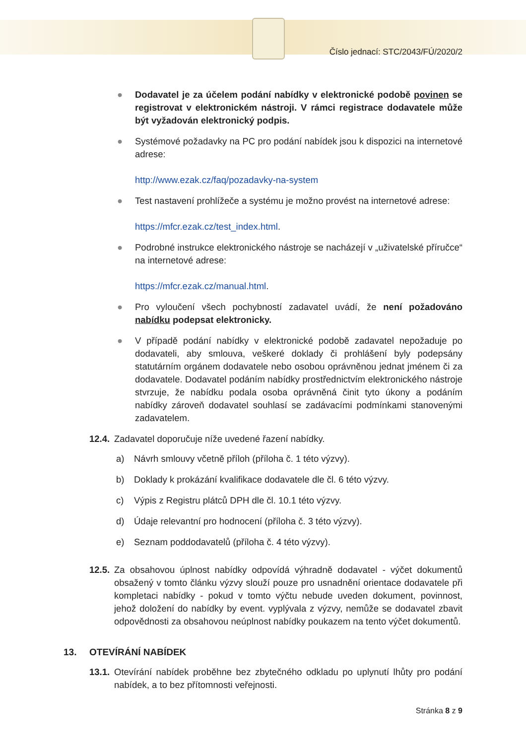Číslo jednací: STC/2043/FÚ/2020/2
● Dodavatel je za účelem podání nabídky v elektronické podobě povinen se registrovat v elektronickém nástroji. V rámci registrace dodavatele může být vyžadován elektronický podpis.
● Systémové požadavky na PC pro podání nabídek jsou k dispozici na internetové adrese:
http://www.ezak.cz/faq/pozadavky-na-system
● Test nastavení prohlížeče a systému je možno provést na internetové adrese:
https://mfcr.ezak.cz/test_index.html.
● Podrobné instrukce elektronického nástroje se nacházejí v „uživatelské příručce“ na internetové adrese:
https://mfcr.ezak.cz/manual.html.
● Pro vyloučení všech pochybností zadavatel uvádí, že není požadováno nabídku podepsat elektronicky.
● V případě podání nabídky v elektronické podobě zadavatel nepožaduje po dodavateli, aby smlouva, veškeré doklady či prohlášení byly podepsány statutárním orgánem dodavatele nebo osobou oprávněnou jednat jménem či za dodavatele. Dodavatel podáním nabídky prostřednictvím elektronického nástroje stvrzuje, že nabídku podala osoba oprávněná činit tyto úkony a podáním nabídky zároveň dodavatel souhlasí se zadávacími podmínkami stanovenými zadavatelem.
12.4.
Zadavatel doporučuje níže uvedené řazení nabídky.
a) Návrh smlouvy včetně příloh (příloha č. 1 této výzvy).
b) Doklady k prokázání kvalifikace dodavatele dle čl. 6 této výzvy.
c) Výpis z Registru plátců DPH dle čl. 10.1 této výzvy.
d) Údaje relevantní pro hodnocení (příloha č. 3 této výzvy).
e) Seznam poddodavatelů (příloha č. 4 této výzvy).
12.5.
Za obsahovou úplnost nabídky odpovídá výhradně dodavatel - výčet dokumentů obsažený v tomto článku výzvy slouží pouze pro usnadnění orientace dodavatele při kompletaci nabídky - pokud v tomto výčtu nebude uveden dokument, povinnost, jehož doložení do nabídky by event. vyplývala z výzvy, nemůže se dodavatel zbavit odpovědnosti za obsahovou neúplnost nabídky poukazem na tento výčet dokumentů.
13. OTEVÍRÁNÍ NABÍDEK
13.1.
Otevírání nabídek proběhne bez zbytečného odkladu po uplynutí lhůty pro podání nabídek, a to bez přítomnosti veřejnosti.
Stránka 8 z 9